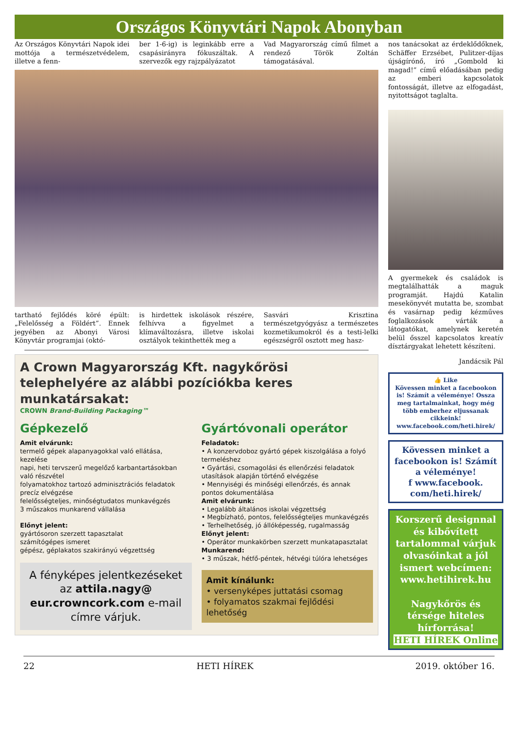Országos Könyvtári Napok Abonyban
Az Országos Könyvtári Napok idei mottója a természetvédelem, illetve a fenn-
ber 1-6-ig) is leginkább erre a csapásirányra fókuszáltak. A szervezők egy rajzpályázatot
Vad Magyarország című filmet a rendező Török Zoltán támogatásával.
tartható fejlődés köré épült: „Felelősség a Földért”. Ennek jegyében az Abonyi Városi Könyvtár programjai (októ-
is hirdettek iskolások részére, felhívva a figyelmet a klímaváltozásra, illetve iskolai osztályok tekinthették meg a
Sasvári Krisztina természetgyógyász a természetes kozmetikumokról és a testi-lelki egészségről osztott meg hasz-
A Crown Magyarország Kft. nagykőrösi telephelyére az alábbi pozíciókba keres munkatársakat:
CROWN Brand-Building Packaging™
Gépkezelő
Amit elvárunk:
termelő gépek alapanyagokkal való ellátása, kezelése
napi, heti tervszerű megelőző karbantartásokban való részvétel
folyamatokhoz tartozó adminisztrációs feladatok precíz elvégzése
felelősségteljes, minőségtudatos munkavégzés
3 műszakos munkarend vállalása
Előnyt jelent:
gyártósoron szerzett tapasztalat
számítógépes ismeret
gépész, géplakatos szakirányú végzettség
A fényképes jelentkezéseket az attila.nagy@ eur.crowncork.com e-mail címre várjuk.
Gyártóvonali operátor
Feladatok:
• A konzervdoboz gyártó gépek kiszolgálása a folyó termeléshez
• Gyártási, csomagolási és ellenőrzési feladatok utasítások alapján történő elvégzése
• Mennyiségi és minőségi ellenőrzés, és annak pontos dokumentálása
Amit elvárunk:
• Legalább általános iskolai végzettség
• Megbízható, pontos, felelősségteljes munkavégzés
• Terhelhetőség, jó állóképesség, rugalmasság
Előnyt jelent:
• Operátor munkakörben szerzett munkatapasztalat
Munkarend:
• 3 műszak, hétfő-péntek, hétvégi túlóra lehetséges
Amit kínálunk:
• versenyképes juttatási csomag
• folyamatos szakmai fejlődési lehetőség
nos tanácsokat az érdeklődőknek, Schäffer Erzsébet, Pulitzer-díjas újságírónő, író „Gombold ki magad!” című előadásában pedig az emberi kapcsolatok fontosságát, illetve az elfogadást, nyitottságot taglalta.
A gyermekek és családok is megtalálhatták a maguk programját. Hajdú Katalin mesekönyvét mutatta be, szombat és vasárnap pedig kézműves foglalkozások várták a látogatókat, amelynek keretén belül ősszel kapcsolatos kreatív dísztárgyakat lehetett készíteni.
Jandácsik Pál
👍 Like
Kövessen minket a facebookon is! Számít a véleménye! Ossza meg tartalmainkat, hogy még több emberhez eljussanak cikkeink!
www.facebook.com/heti.hirek/
Kövessen minket a facebookon is! Számít a véleménye!
f www.facebook. com/heti.hirek/
Korszerű designnal és kibővített tartalommal várjuk olvasóinkat a jól ismert webcímen: www.hetihirek.hu
Nagykőrös és térsége hiteles hírforrása!
HETI HÍREK Online
22 HETI HÍREK 2019. október 16.